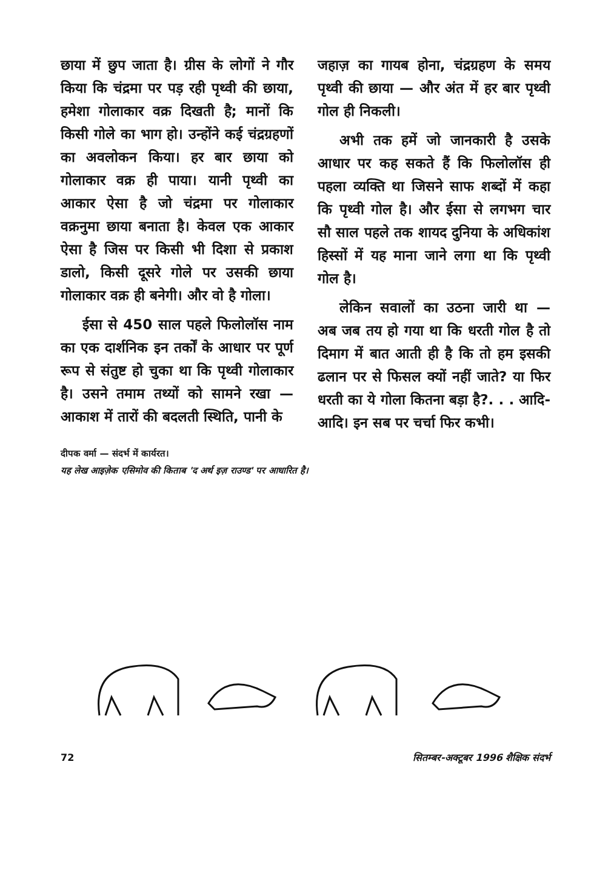छाया में छुप जाता है। ग्रीस के लोगों ने गौर किया कि चंद्रमा पर पड़ रही पृथ्वी की छाया, हमेशा गोलाकार वक्र दिखती है; मानों कि किसी गोले का भाग हो। उन्होंने कई चंद्रग्रहणों का अवलोकन किया। हर बार छाया को गोलाकार वक्र ही पाया। यानी पृथ्वी का आकार ऐसा है जो चंद्रमा पर गोलाकार वक्रनुमा छाया बनाता है। केवल एक आकार ऐसा है जिस पर किसी भी दिशा से प्रकाश डालो, किसी दूसरे गोले पर उसकी छाया गोलाकार वक्र ही बनेगी। और वो है गोला।
ईसा से 450 साल पहले फिलोलॉस नाम का एक दार्शनिक इन तर्कों के आधार पर पूर्ण रूप से संतुष्ट हो चुका था कि पृथ्वी गोलाकार है। उसने तमाम तथ्यों को सामने रखा — आकाश में तारों की बदलती स्थिति, पानी के
जहाज़ का गायब होना, चंद्रग्रहण के समय पृथ्वी की छाया — और अंत में हर बार पृथ्वी गोल ही निकली।
अभी तक हमें जो जानकारी है उसके आधार पर कह सकते हैं कि फिलोलॉस ही पहला व्यक्ति था जिसने साफ शब्दों में कहा कि पृथ्वी गोल है। और ईसा से लगभग चार सौ साल पहले तक शायद दुनिया के अधिकांश हिस्सों में यह माना जाने लगा था कि पृथ्वी गोल है।
लेकिन सवालों का उठना जारी था — अब जब तय हो गया था कि धरती गोल है तो दिमाग में बात आती ही है कि तो हम इसकी ढलान पर से फिसल क्यों नहीं जाते? या फिर धरती का ये गोला कितना बड़ा है?. . . आदि-आदि। इन सब पर चर्चा फिर कभी।
दीपक वर्मा — संदर्भ में कार्यरत।
यह लेख आइज़ेक एसिमोव की किताब 'द अर्थ इज़ राउण्ड' पर आधारित है।
72 सितम्बर-अक्टूबर 1996 शैक्षिक संदर्भ